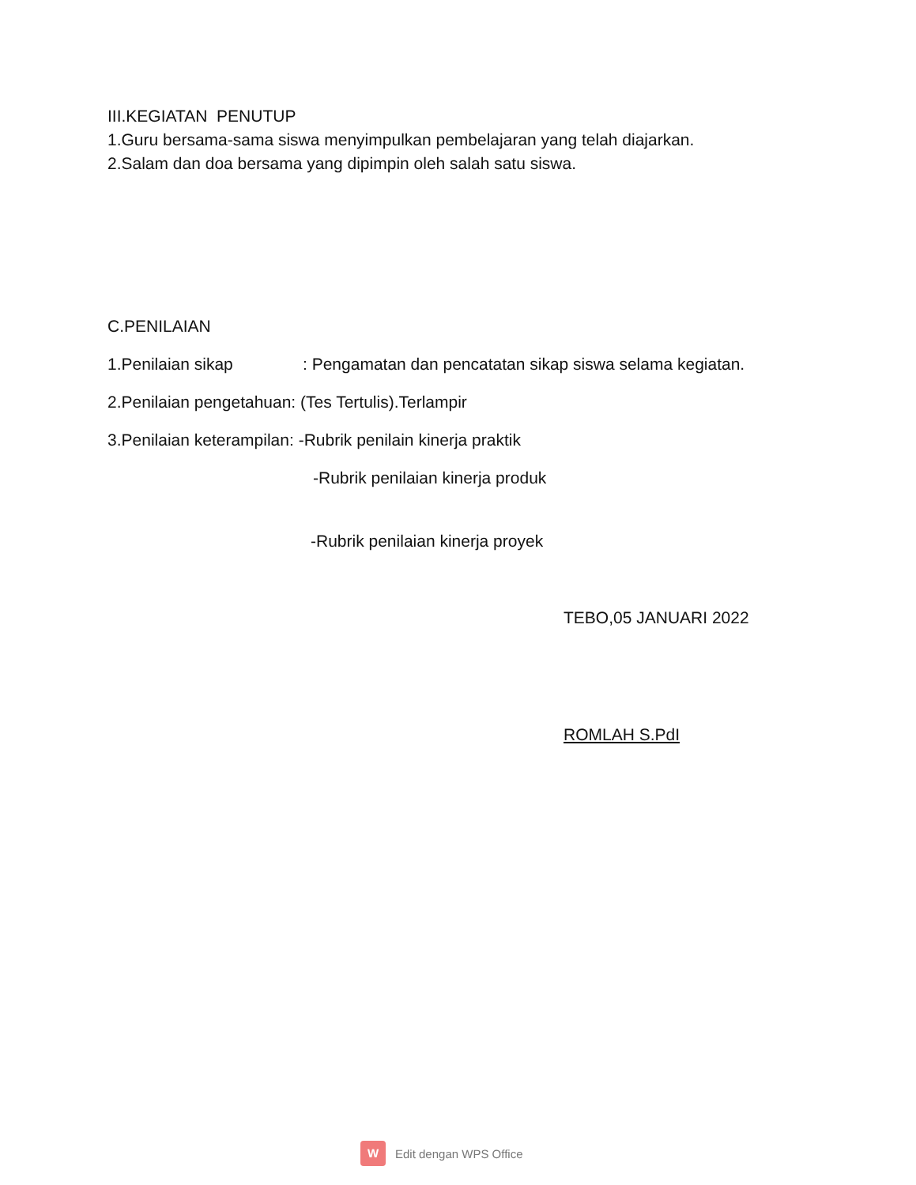III.KEGIATAN PENUTUP
1.Guru bersama-sama siswa menyimpulkan pembelajaran yang telah diajarkan.
2.Salam dan doa bersama yang dipimpin oleh salah satu siswa.
C.PENILAIAN
1.Penilaian sikap : Pengamatan dan pencatatan sikap siswa selama kegiatan.
2.Penilaian pengetahuan: (Tes Tertulis).Terlampir
3.Penilaian keterampilan: -Rubrik penilain kinerja praktik
-Rubrik penilaian kinerja produk
-Rubrik penilaian kinerja proyek
TEBO,05 JANUARI 2022
ROMLAH S.PdI
W
Edit dengan WPS Office